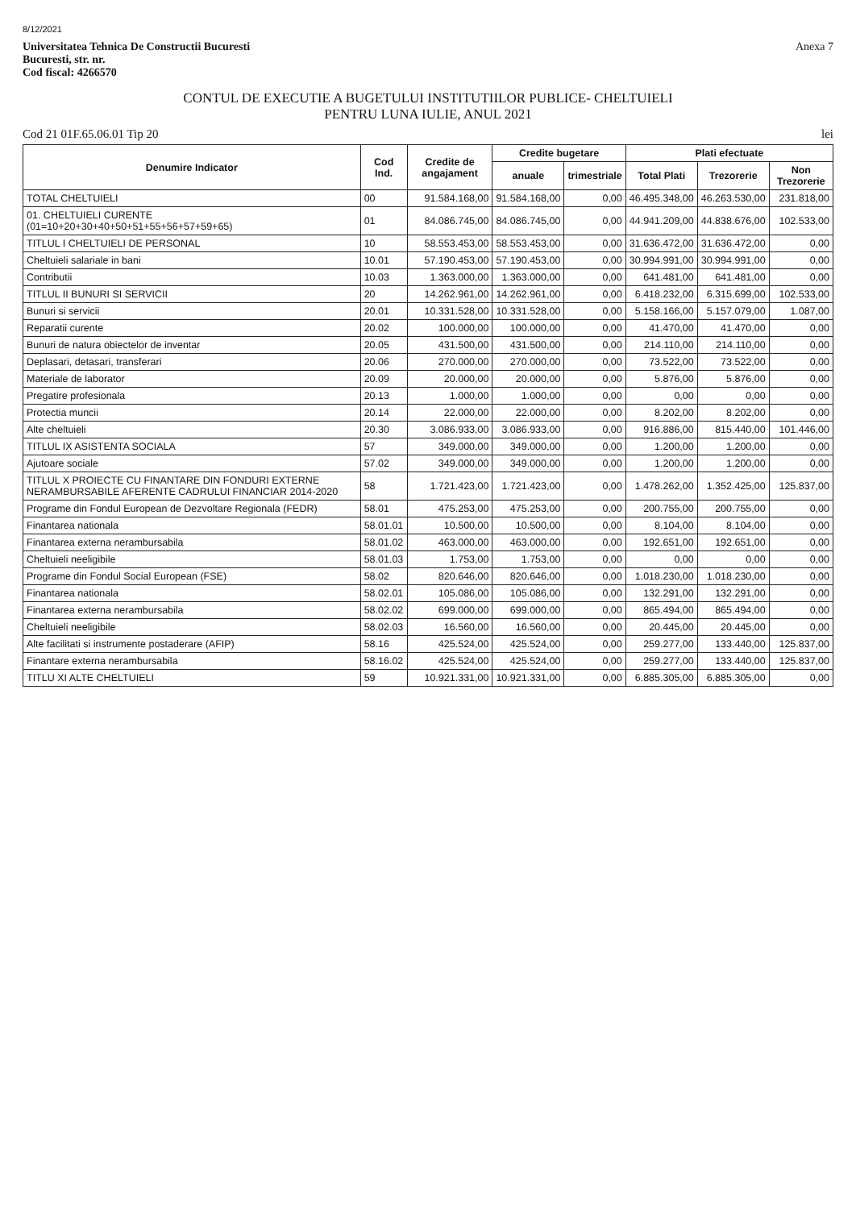8/12/2021
Universitatea Tehnica De Constructii Bucuresti
Bucuresti, str. nr.
Cod fiscal: 4266570
Anexa 7
CONTUL DE EXECUTIE A BUGETULUI INSTITUTIILOR PUBLICE- CHELTUIELI
PENTRU LUNA IULIE, ANUL 2021
Cod 21 01F.65.06.01 Tip 20 lei
| Denumire Indicator | Cod Ind. | Credite de angajament | Credite bugetare | | Plati efectuate | | |
| --- | --- | --- | --- | --- | --- | --- | --- |
| | | | anuale | trimestriale | Total Plati | Trezorerie | Non Trezorerie |
| TOTAL CHELTUIELI | 00 | 91.584.168,00 | 91.584.168,00 | 0,00 | 46.495.348,00 | 46.263.530,00 | 231.818,00 |
| 01. CHELTUIELI CURENTE (01=10+20+30+40+50+51+55+56+57+59+65) | 01 | 84.086.745,00 | 84.086.745,00 | 0,00 | 44.941.209,00 | 44.838.676,00 | 102.533,00 |
| TITLUL I CHELTUIELI DE PERSONAL | 10 | 58.553.453,00 | 58.553.453,00 | 0,00 | 31.636.472,00 | 31.636.472,00 | 0,00 |
| Cheltuieli salariale in bani | 10.01 | 57.190.453,00 | 57.190.453,00 | 0,00 | 30.994.991,00 | 30.994.991,00 | 0,00 |
| Contributii | 10.03 | 1.363.000,00 | 1.363.000,00 | 0,00 | 641.481,00 | 641.481,00 | 0,00 |
| TITLUL II BUNURI SI SERVICII | 20 | 14.262.961,00 | 14.262.961,00 | 0,00 | 6.418.232,00 | 6.315.699,00 | 102.533,00 |
| Bunuri si servicii | 20.01 | 10.331.528,00 | 10.331.528,00 | 0,00 | 5.158.166,00 | 5.157.079,00 | 1.087,00 |
| Reparatii curente | 20.02 | 100.000,00 | 100.000,00 | 0,00 | 41.470,00 | 41.470,00 | 0,00 |
| Bunuri de natura obiectelor de inventar | 20.05 | 431.500,00 | 431.500,00 | 0,00 | 214.110,00 | 214.110,00 | 0,00 |
| Deplasari, detasari, transferari | 20.06 | 270.000,00 | 270.000,00 | 0,00 | 73.522,00 | 73.522,00 | 0,00 |
| Materiale de laborator | 20.09 | 20.000,00 | 20.000,00 | 0,00 | 5.876,00 | 5.876,00 | 0,00 |
| Pregatire profesionala | 20.13 | 1.000,00 | 1.000,00 | 0,00 | 0,00 | 0,00 | 0,00 |
| Protectia muncii | 20.14 | 22.000,00 | 22.000,00 | 0,00 | 8.202,00 | 8.202,00 | 0,00 |
| Alte cheltuieli | 20.30 | 3.086.933,00 | 3.086.933,00 | 0,00 | 916.886,00 | 815.440,00 | 101.446,00 |
| TITLUL IX ASISTENTA SOCIALA | 57 | 349.000,00 | 349.000,00 | 0,00 | 1.200,00 | 1.200,00 | 0,00 |
| Ajutoare sociale | 57.02 | 349.000,00 | 349.000,00 | 0,00 | 1.200,00 | 1.200,00 | 0,00 |
| TITLUL X PROIECTE CU FINANTARE DIN FONDURI EXTERNE NERAMBURSABILE AFERENTE CADRULUI FINANCIAR 2014-2020 | 58 | 1.721.423,00 | 1.721.423,00 | 0,00 | 1.478.262,00 | 1.352.425,00 | 125.837,00 |
| Programe din Fondul European de Dezvoltare Regionala (FEDR) | 58.01 | 475.253,00 | 475.253,00 | 0,00 | 200.755,00 | 200.755,00 | 0,00 |
| Finantarea nationala | 58.01.01 | 10.500,00 | 10.500,00 | 0,00 | 8.104,00 | 8.104,00 | 0,00 |
| Finantarea externa nerambursabila | 58.01.02 | 463.000,00 | 463.000,00 | 0,00 | 192.651,00 | 192.651,00 | 0,00 |
| Cheltuieli neeligibile | 58.01.03 | 1.753,00 | 1.753,00 | 0,00 | 0,00 | 0,00 | 0,00 |
| Programe din Fondul Social European (FSE) | 58.02 | 820.646,00 | 820.646,00 | 0,00 | 1.018.230,00 | 1.018.230,00 | 0,00 |
| Finantarea nationala | 58.02.01 | 105.086,00 | 105.086,00 | 0,00 | 132.291,00 | 132.291,00 | 0,00 |
| Finantarea externa nerambursabila | 58.02.02 | 699.000,00 | 699.000,00 | 0,00 | 865.494,00 | 865.494,00 | 0,00 |
| Cheltuieli neeligibile | 58.02.03 | 16.560,00 | 16.560,00 | 0,00 | 20.445,00 | 20.445,00 | 0,00 |
| Alte facilitati si instrumente postaderare (AFIP) | 58.16 | 425.524,00 | 425.524,00 | 0,00 | 259.277,00 | 133.440,00 | 125.837,00 |
| Finantare externa nerambursabila | 58.16.02 | 425.524,00 | 425.524,00 | 0,00 | 259.277,00 | 133.440,00 | 125.837,00 |
| TITLU XI ALTE CHELTUIELI | 59 | 10.921.331,00 | 10.921.331,00 | 0,00 | 6.885.305,00 | 6.885.305,00 | 0,00 |